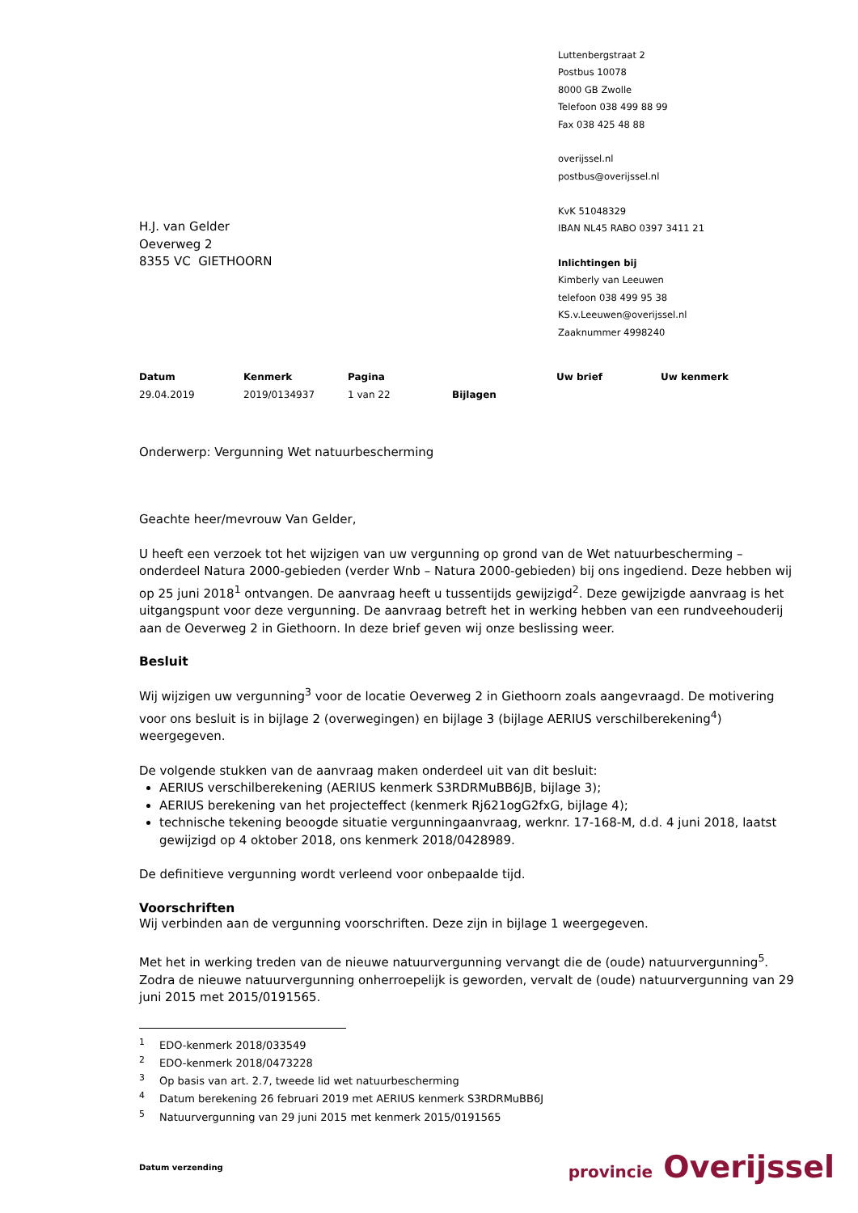Luttenbergstraat 2
Postbus 10078
8000 GB Zwolle
Telefoon 038 499 88 99
Fax 038 425 48 88
overijssel.nl
postbus@overijssel.nl
KvK 51048329
IBAN NL45 RABO 0397 3411 21
Inlichtingen bij
Kimberly van Leeuwen
telefoon 038 499 95 38
KS.v.Leeuwen@overijssel.nl
Zaaknummer 4998240
H.J. van Gelder
Oeverweg 2
8355 VC GIETHOORN
Datum
29.04.2019
Kenmerk
2019/0134937
Pagina
1 van 22
Bijlagen Uw brief Uw kenmerk
Onderwerp: Vergunning Wet natuurbescherming
Geachte heer/mevrouw Van Gelder,
U heeft een verzoek tot het wijzigen van uw vergunning op grond van de Wet natuurbescherming – onderdeel Natura 2000-gebieden (verder Wnb – Natura 2000-gebieden) bij ons ingediend. Deze hebben wij op 25 juni 2018<sup>1</sup> ontvangen. De aanvraag heeft u tussentijds gewijzigd<sup>2</sup>. Deze gewijzigde aanvraag is het uitgangspunt voor deze vergunning. De aanvraag betreft het in werking hebben van een rundveehouderij aan de Oeverweg 2 in Giethoorn. In deze brief geven wij onze beslissing weer.
Besluit
Wij wijzigen uw vergunning<sup>3</sup> voor de locatie Oeverweg 2 in Giethoorn zoals aangevraagd. De motivering voor ons besluit is in bijlage 2 (overwegingen) en bijlage 3 (bijlage AERIUS verschilberekening<sup>4</sup>) weergegeven.
De volgende stukken van de aanvraag maken onderdeel uit van dit besluit:
AERIUS verschilberekening (AERIUS kenmerk S3RDRMuBB6JB, bijlage 3);
AERIUS berekening van het projecteffect (kenmerk Rj621ogG2fxG, bijlage 4);
technische tekening beoogde situatie vergunningaanvraag, werknr. 17-168-M, d.d. 4 juni 2018, laatst gewijzigd op 4 oktober 2018, ons kenmerk 2018/0428989.
De definitieve vergunning wordt verleend voor onbepaalde tijd.
Voorschriften
Wij verbinden aan de vergunning voorschriften. Deze zijn in bijlage 1 weergegeven.
Met het in werking treden van de nieuwe natuurvergunning vervangt die de (oude) natuurvergunning<sup>5</sup>. Zodra de nieuwe natuurvergunning onherroepelijk is geworden, vervalt de (oude) natuurvergunning van 29 juni 2015 met 2015/0191565.
<sup>1</sup> EDO-kenmerk 2018/033549
<sup>2</sup> EDO-kenmerk 2018/0473228
<sup>3</sup> Op basis van art. 2.7, tweede lid wet natuurbescherming
<sup>4</sup> Datum berekening 26 februari 2019 met AERIUS kenmerk S3RDRMuBB6J
<sup>5</sup> Natuurvergunning van 29 juni 2015 met kenmerk 2015/0191565
Datum verzending
provincie Overijssel